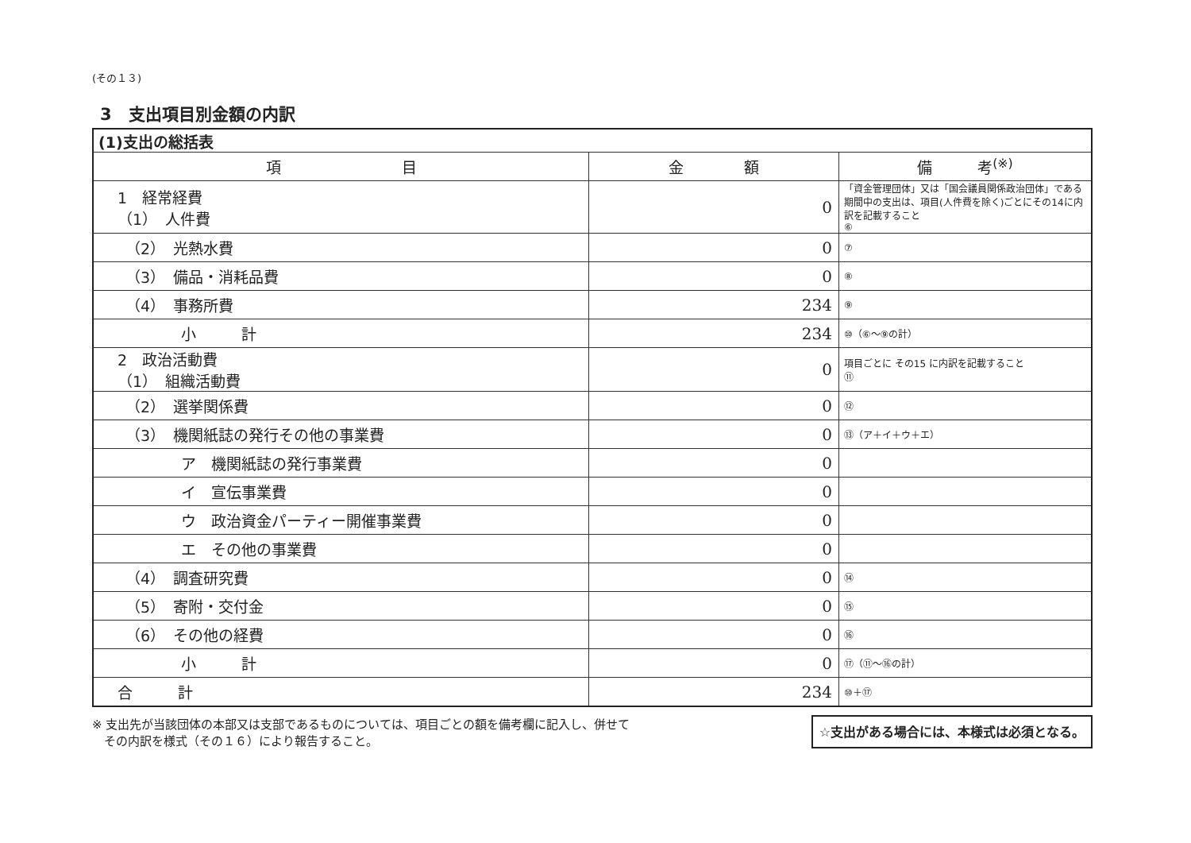(その１３)
3　支出項目別金額の内訳
| (1)支出の総括表 | | |
| --- | --- | --- |
| 項 目 | 金 額 | 備 考<sup>(※)</sup> |
| 1 経常経費 （1） 人件費 | 0 | 「資金管理団体」又は「国会議員関係政治団体」である期間中の支出は、項目(人件費を除く)ごとにその14に内訳を記載すること ⑥ |
| （2） 光熱水費 | 0 | ⑦ |
| （3） 備品・消耗品費 | 0 | ⑧ |
| （4） 事務所費 | 234 | ⑨ |
| 小 計 | 234 | ⑩（⑥～⑨の計） |
| 2 政治活動費 （1） 組織活動費 | 0 | 項目ごとに その15 に内訳を記載すること ⑪ |
| （2） 選挙関係費 | 0 | ⑫ |
| （3） 機関紙誌の発行その他の事業費 | 0 | ⑬（ア＋イ＋ウ＋エ） |
| ア 機関紙誌の発行事業費 | 0 | |
| イ 宣伝事業費 | 0 | |
| ウ 政治資金パーティー開催事業費 | 0 | |
| エ その他の事業費 | 0 | |
| （4） 調査研究費 | 0 | ⑭ |
| （5） 寄附・交付金 | 0 | ⑮ |
| （6） その他の経費 | 0 | ⑯ |
| 小 計 | 0 | ⑰（⑪～⑯の計） |
| 合 計 | 234 | ⑩＋⑰ |
※ 支出先が当該団体の本部又は支部であるものについては、項目ごとの額を備考欄に記入し、併せて
　その内訳を様式（その１６）により報告すること。
☆支出がある場合には、本様式は必須となる。